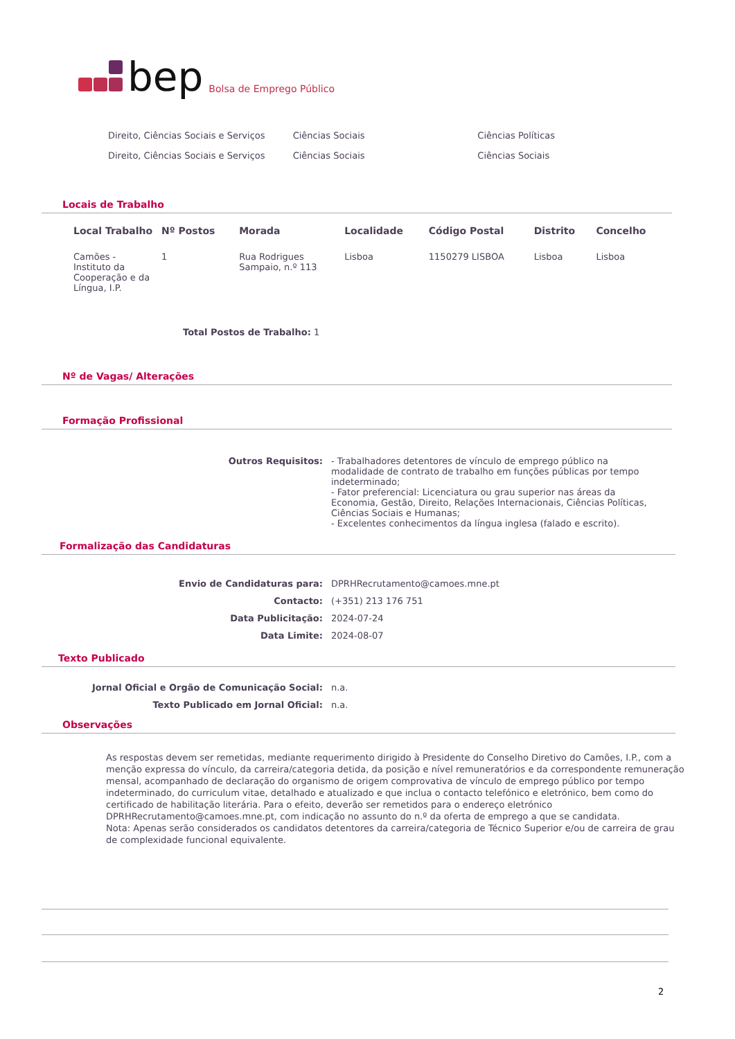bep Bolsa de Emprego Público
Direito, Ciências Sociais e Serviços Ciências Sociais Ciências Políticas
Direito, Ciências Sociais e Serviços Ciências Sociais Ciências Sociais
Locais de Trabalho
| Local Trabalho | Nº Postos | Morada | Localidade | Código Postal | Distrito | Concelho |
| --- | --- | --- | --- | --- | --- | --- |
| Camões - Instituto da Cooperação e da Língua, I.P. | 1 | Rua Rodrigues Sampaio, n.º 113 | Lisboa | 1150279 LISBOA | Lisboa | Lisboa |
Total Postos de Trabalho: 1
Nº de Vagas/ Alterações
Formação Profissional
| Outros Requisitos: | - Trabalhadores detentores de vínculo de emprego público na modalidade de contrato de trabalho em funções públicas por tempo indeterminado; - Fator preferencial: Licenciatura ou grau superior nas áreas da Economia, Gestão, Direito, Relações Internacionais, Ciências Políticas, Ciências Sociais e Humanas; - Excelentes conhecimentos da língua inglesa (falado e escrito). |
Formalização das Candidaturas
| Envio de Candidaturas para: | DPRHRecrutamento@camoes.mne.pt |
| Contacto: | (+351) 213 176 751 |
| Data Publicitação: | 2024-07-24 |
| Data Limite: | 2024-08-07 |
Texto Publicado
| Jornal Oficial e Orgão de Comunicação Social: | n.a. |
| Texto Publicado em Jornal Oficial: | n.a. |
Observações
As respostas devem ser remetidas, mediante requerimento dirigido à Presidente do Conselho Diretivo do Camões, I.P., com a menção expressa do vínculo, da carreira/categoria detida, da posição e nível remuneratórios e da correspondente remuneração mensal, acompanhado de declaração do organismo de origem comprovativa de vínculo de emprego público por tempo indeterminado, do curriculum vitae, detalhado e atualizado e que inclua o contacto telefónico e eletrónico, bem como do certificado de habilitação literária. Para o efeito, deverão ser remetidos para o endereço eletrónico DPRHRecrutamento@camoes.mne.pt, com indicação no assunto do n.º da oferta de emprego a que se candidata.
Nota: Apenas serão considerados os candidatos detentores da carreira/categoria de Técnico Superior e/ou de carreira de grau de complexidade funcional equivalente.
2